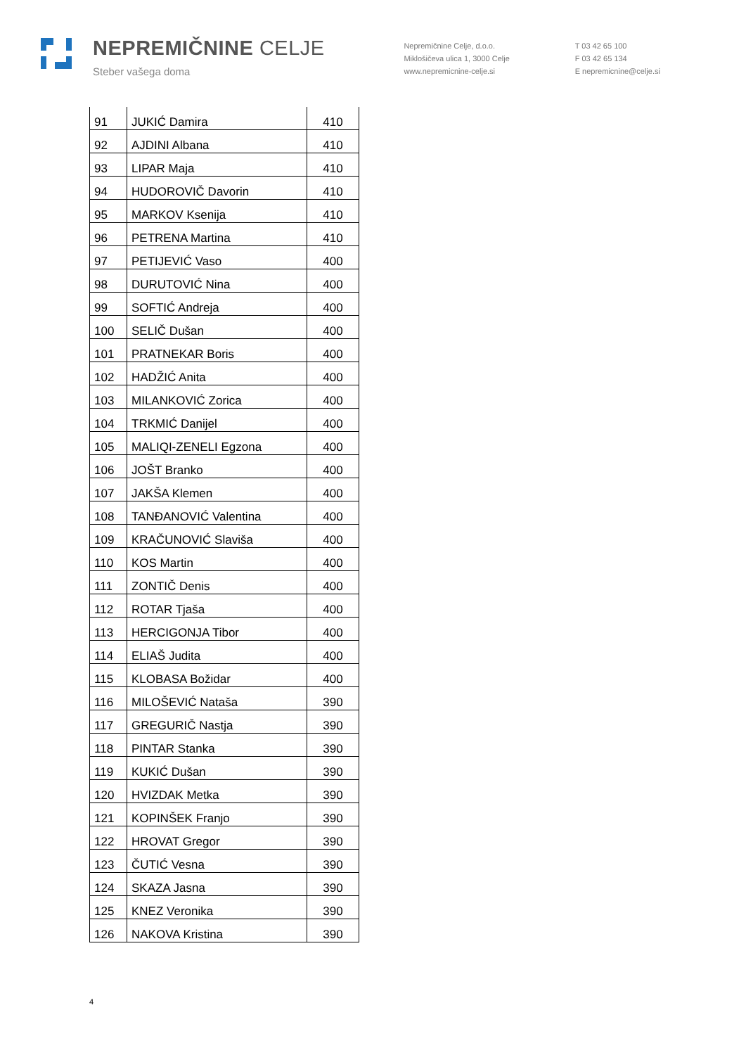NEPREMIČNINE CELJE
Steber vašega doma
Nepremičnine Celje, d.o.o.
Miklošičeva ulica 1, 3000 Celje
www.nepremicnine-celje.si
T 03 42 65 100
F 03 42 65 134
E nepremicnine@celje.si
| 91 | JUKIĆ Damira | 410 |
| 92 | AJDINI Albana | 410 |
| 93 | LIPAR Maja | 410 |
| 94 | HUDOROVIČ Davorin | 410 |
| 95 | MARKOV Ksenija | 410 |
| 96 | PETRENA Martina | 410 |
| 97 | PETIJEVIĆ Vaso | 400 |
| 98 | DURUTOVIĆ Nina | 400 |
| 99 | SOFTIĆ Andreja | 400 |
| 100 | SELIČ Dušan | 400 |
| 101 | PRATNEKAR Boris | 400 |
| 102 | HADŽIĆ Anita | 400 |
| 103 | MILANKOVIĆ Zorica | 400 |
| 104 | TRKMIĆ Danijel | 400 |
| 105 | MALIQI-ZENELI Egzona | 400 |
| 106 | JOŠT Branko | 400 |
| 107 | JAKŠA Klemen | 400 |
| 108 | TANĐANOVIĆ Valentina | 400 |
| 109 | KRAČUNOVIĆ Slaviša | 400 |
| 110 | KOS Martin | 400 |
| 111 | ZONTIČ Denis | 400 |
| 112 | ROTAR Tjaša | 400 |
| 113 | HERCIGONJA Tibor | 400 |
| 114 | ELIAŠ Judita | 400 |
| 115 | KLOBASA Božidar | 400 |
| 116 | MILOŠEVIĆ Nataša | 390 |
| 117 | GREGURIČ Nastja | 390 |
| 118 | PINTAR Stanka | 390 |
| 119 | KUKIĆ Dušan | 390 |
| 120 | HVIZDAK Metka | 390 |
| 121 | KOPINŠEK Franjo | 390 |
| 122 | HROVAT Gregor | 390 |
| 123 | ČUTIĆ Vesna | 390 |
| 124 | SKAZA Jasna | 390 |
| 125 | KNEZ Veronika | 390 |
| 126 | NAKOVA Kristina | 390 |
4